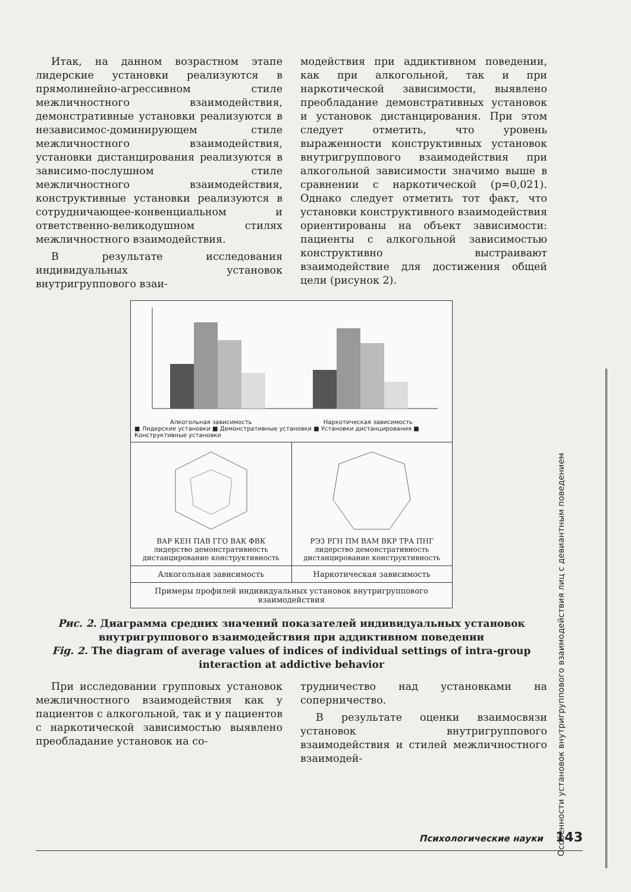Итак, на данном возрастном этапе лидерские установки реализуются в прямолинейно-агрессивном стиле межличностного взаимодействия, демонстративные установки реализуются в независимос-доминирующем стиле межличностного взаимодействия, установки дистанцирования реализуются в зависимо-послушном стиле межличностного взаимодействия, конструктивные установки реализуются в сотрудничающее-конвенциальном и ответственно-великодушном стилях межличностного взаимодействия.
В результате исследования индивидуальных установок внутригруппового взаи-
модействия при аддиктивном поведении, как при алкогольной, так и при наркотической зависимости, выявлено преобладание демонстративных установок и установок дистанцирования. При этом следует отметить, что уровень выраженности конструктивных установок внутригруппового взаимодействия при алкогольной зависимости значимо выше в сравнении с наркотической (p=0,021). Однако следует отметить тот факт, что установки конструктивного взаимодействия ориентированы на объект зависимости: пациенты с алкогольной зависимостью конструктивно выстраивают взаимодействие для достижения общей цели (рисунок 2).
Алкогольная зависимость Наркотическая зависимость
■ Лидерские установки ■ Демонстративные установки ■ Установки дистанцирования ■ Конструктивные установки
ВАР КЕН ПАВ ГГО ВАК ФВК
лидерство демонстративность дистанцирование конструктивность
РЭЗ РГН ПМ ВАМ ВКР ТРА ПНГ
лидерство демонстративность дистанцирование конструктивность
Алкогольная зависимость Наркотическая зависимость
Примеры профилей индивидуальных установок внутригруппового взаимодействия
Рис. 2. Диаграмма средних значений показателей индивидуальных установок внутригруппового взаимодействия при аддиктивном поведении
Fig. 2. The diagram of average values of indices of individual settings of intra-group interaction at addictive behavior
При исследовании групповых установок межличностного взаимодействия как у пациентов с алкогольной, так и у пациентов с наркотической зависимостью выявлено преобладание установок на со-
трудничество над установками на соперничество.
В результате оценки взаимосвязи установок внутригруппового взаимодействия и стилей межличностного взаимодей-
Психологические науки 143
Особенности установок внутригруппового взаимодействия лиц с девиантным поведением